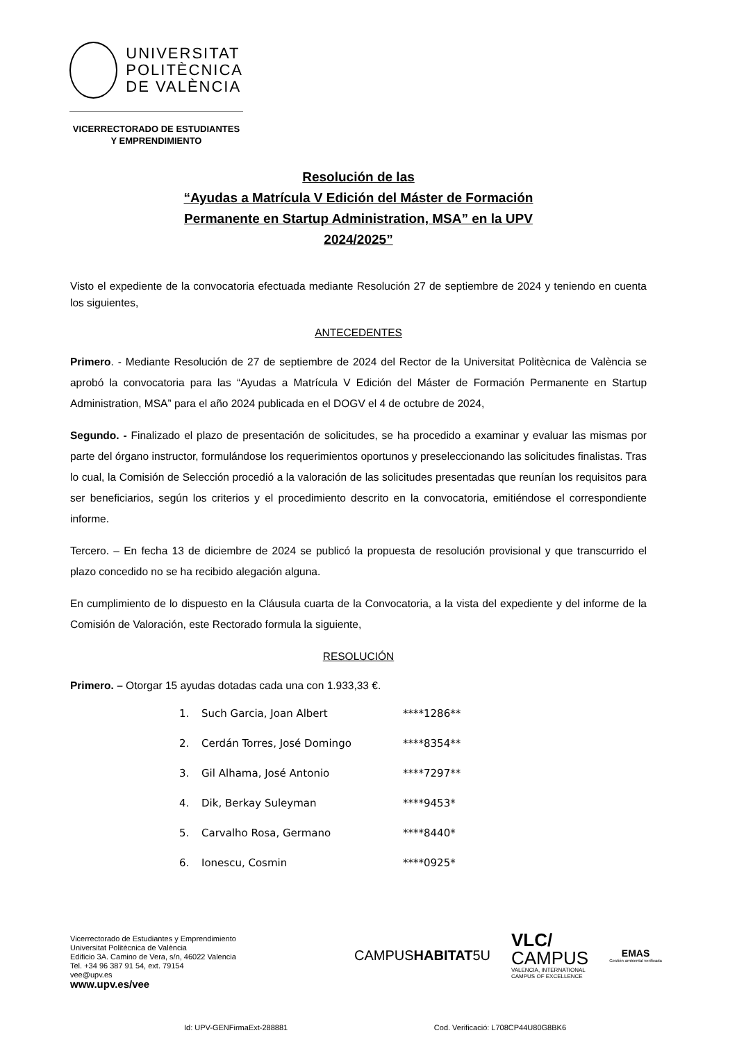UNIVERSITAT
POLITÈCNICA
DE VALÈNCIA
VICERRECTORADO DE ESTUDIANTES
Y EMPRENDIMIENTO
Resolución de las
“Ayudas a Matrícula V Edición del Máster de Formación
Permanente en Startup Administration, MSA” en la UPV
2024/2025”
Visto el expediente de la convocatoria efectuada mediante Resolución 27 de septiembre de 2024 y teniendo en cuenta los siguientes,
ANTECEDENTES
Primero. - Mediante Resolución de 27 de septiembre de 2024 del Rector de la Universitat Politècnica de València se aprobó la convocatoria para las “Ayudas a Matrícula V Edición del Máster de Formación Permanente en Startup Administration, MSA” para el año 2024 publicada en el DOGV el 4 de octubre de 2024,
Segundo. - Finalizado el plazo de presentación de solicitudes, se ha procedido a examinar y evaluar las mismas por parte del órgano instructor, formulándose los requerimientos oportunos y preseleccionando las solicitudes finalistas. Tras lo cual, la Comisión de Selección procedió a la valoración de las solicitudes presentadas que reunían los requisitos para ser beneficiarios, según los criterios y el procedimiento descrito en la convocatoria, emitiéndose el correspondiente informe.
Tercero. – En fecha 13 de diciembre de 2024 se publicó la propuesta de resolución provisional y que transcurrido el plazo concedido no se ha recibido alegación alguna.
En cumplimiento de lo dispuesto en la Cláusula cuarta de la Convocatoria, a la vista del expediente y del informe de la Comisión de Valoración, este Rectorado formula la siguiente,
RESOLUCIÓN
Primero. – Otorgar 15 ayudas dotadas cada una con 1.933,33 €.
1. Such Garcia, Joan Albert ****1286**
2. Cerdán Torres, José Domingo ****8354**
3. Gil Alhama, José Antonio ****7297**
4. Dik, Berkay Suleyman ****9453*
5. Carvalho Rosa, Germano ****8440*
6. Ionescu, Cosmin ****0925*
Vicerrectorado de Estudiantes y Emprendimiento
Universitat Politècnica de València
Edificio 3A. Camino de Vera, s/n, 46022 Valencia
Tel. +34 96 387 91 54, ext. 79154
vee@upv.es
www.upv.es/vee
CAMPUSHABITAT5U
VLC/
CAMPUS
VALENCIA, INTERNATIONAL
CAMPUS OF EXCELLENCE
EMAS
Gestión ambiental verificada
Id: UPV-GENFirmaExt-288881 Cod. Verificació: L708CP44U80G8BK6